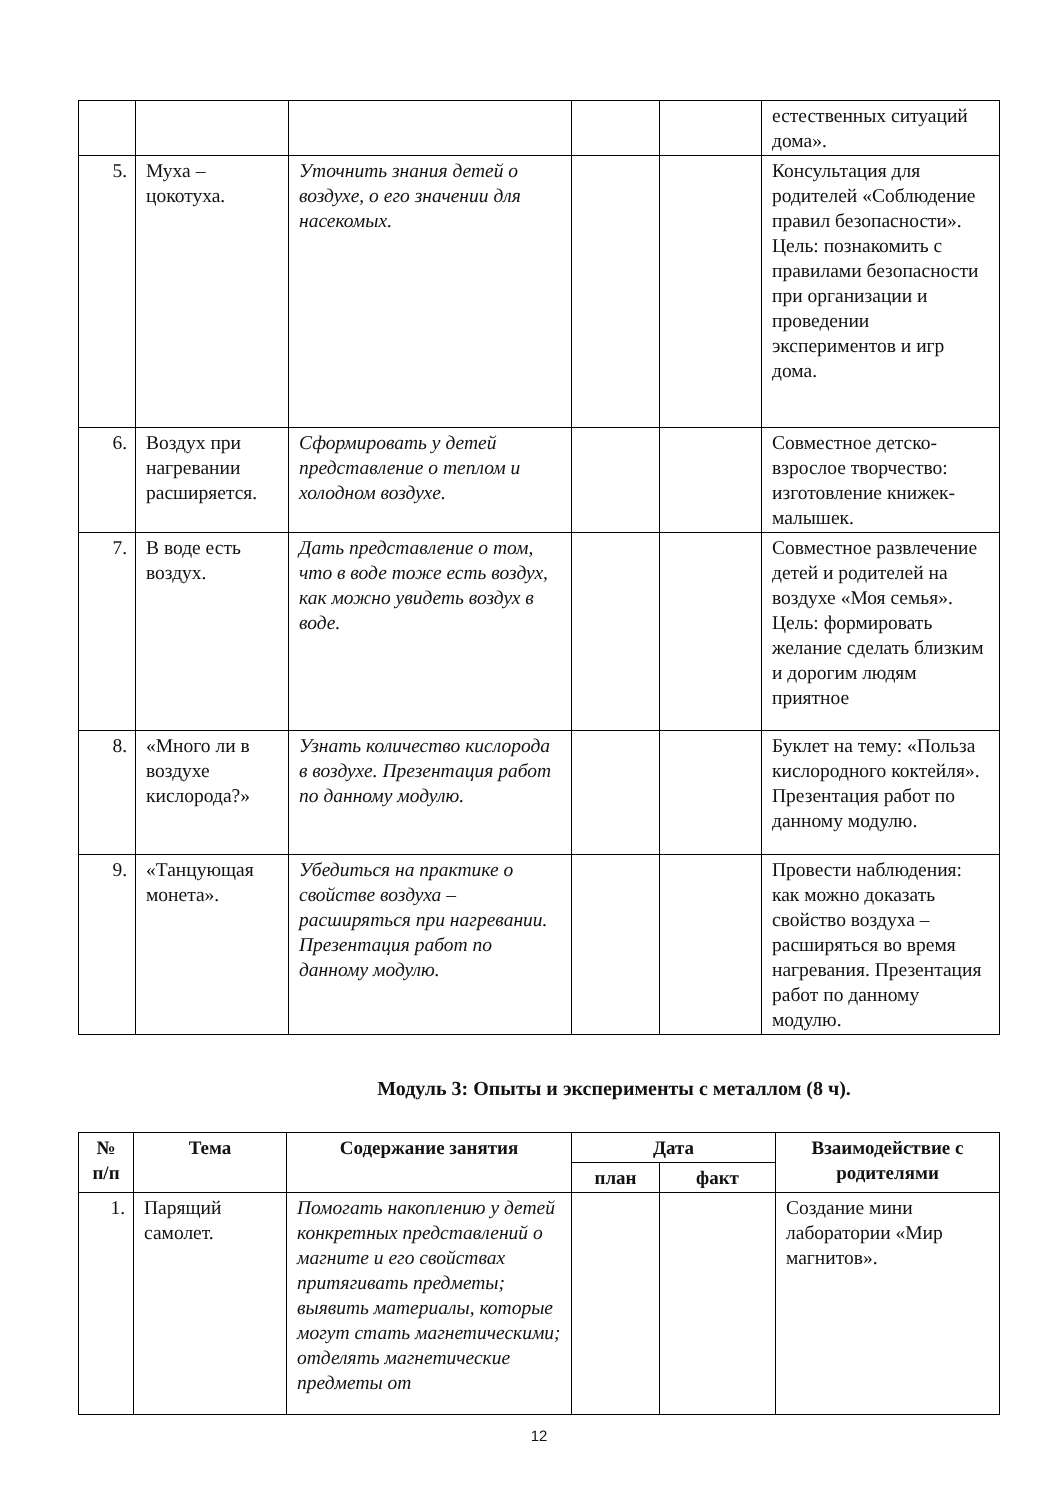| | | | | | естественных ситуаций дома». |
| 5. | Муха – цокотуха. | Уточнить знания детей о воздухе, о его значении для насекомых. | | | Консультация для родителей «Соблюдение правил безопасности». Цель: познакомить с правилами безопасности при организации и проведении экспериментов и игр дома. |
| 6. | Воздух при нагревании расширяется. | Сформировать у детей представление о теплом и холодном воздухе. | | | Совместное детско-взрослое творчество: изготовление книжек-малышек. |
| 7. | В воде есть воздух. | Дать представление о том, что в воде тоже есть воздух, как можно увидеть воздух в воде. | | | Совместное развлечение детей и родителей на воздухе «Моя семья». Цель: формировать желание сделать близким и дорогим людям приятное |
| 8. | «Много ли в воздухе кислорода?» | Узнать количество кислорода в воздухе. Презентация работ по данному модулю. | | | Буклет на тему: «Польза кислородного коктейля». Презентация работ по данному модулю. |
| 9. | «Танцующая монета». | Убедиться на практике о свойстве воздуха – расширяться при нагревании. Презентация работ по данному модулю. | | | Провести наблюдения: как можно доказать свойство воздуха – расширяться во время нагревания. Презентация работ по данному модулю. |
Модуль 3: Опыты и эксперименты с металлом (8 ч).
| № п/п | Тема | Содержание занятия | Дата | | Взаимодействие с родителями |
| --- | --- | --- | --- | --- | --- |
| | | | план | факт | |
| 1. | Парящий самолет. | Помогать накоплению у детей конкретных представлений о магните и его свойствах притягивать предметы; выявить материалы, которые могут стать магнетическими; отделять магнетические предметы от | | | Создание мини лаборатории «Мир магнитов». |
12